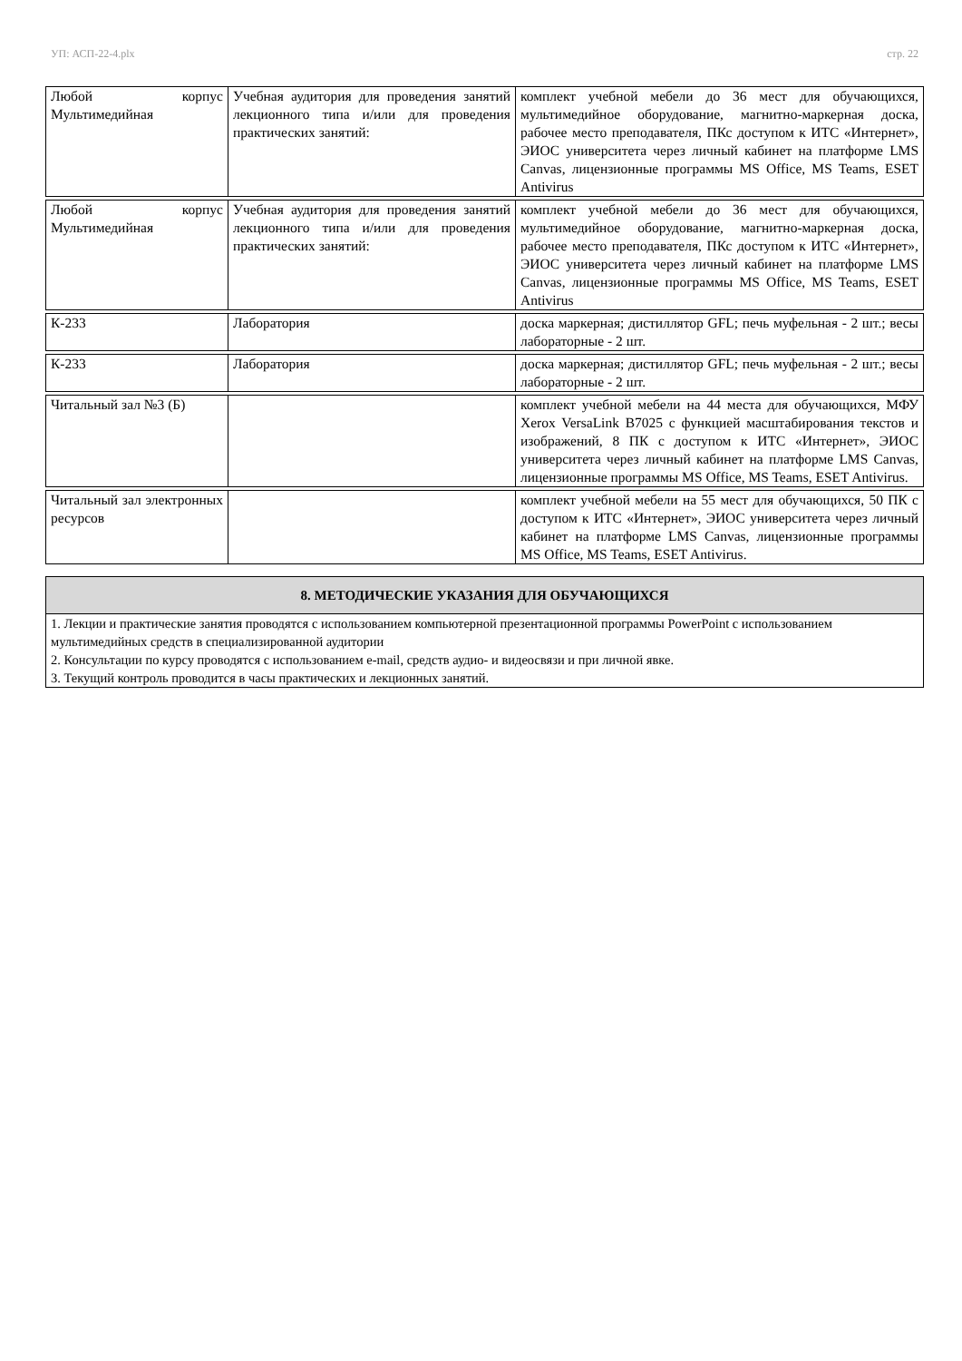УП: АСП-22-4.plx стр. 22
| Любой корпус Мультимедийная | Учебная аудитория для проведения занятий лекционного типа и/или для проведения практических занятий: | комплект учебной мебели до 36 мест для обучающихся, мультимедийное оборудование, магнитно-маркерная доска, рабочее место преподавателя, ПКс доступом к ИТС «Интернет», ЭИОС университета через личный кабинет на платформе LMS Canvas, лицензионные программы MS Office, MS Teams, ESET Antivirus |
| Любой корпус Мультимедийная | Учебная аудитория для проведения занятий лекционного типа и/или для проведения практических занятий: | комплект учебной мебели до 36 мест для обучающихся, мультимедийное оборудование, магнитно-маркерная доска, рабочее место преподавателя, ПКс доступом к ИТС «Интернет», ЭИОС университета через личный кабинет на платформе LMS Canvas, лицензионные программы MS Office, MS Teams, ESET Antivirus |
| К-233 | Лаборатория | доска маркерная; дистиллятор GFL; печь муфельная - 2 шт.; весы лабораторные - 2 шт. |
| К-233 | Лаборатория | доска маркерная; дистиллятор GFL; печь муфельная - 2 шт.; весы лабораторные - 2 шт. |
| Читальный зал №3 (Б) | | комплект учебной мебели на 44 места для обучающихся, МФУ Xerox VersaLink B7025 с функцией масштабирования текстов и изображений, 8 ПК с доступом к ИТС «Интернет», ЭИОС университета через личный кабинет на платформе LMS Canvas, лицензионные программы MS Office, MS Teams, ESET Antivirus. |
| Читальный зал электронных ресурсов | | комплект учебной мебели на 55 мест для обучающихся, 50 ПК с доступом к ИТС «Интернет», ЭИОС университета через личный кабинет на платформе LMS Canvas, лицензионные программы MS Office, MS Teams, ESET Antivirus. |
8. МЕТОДИЧЕСКИЕ УКАЗАНИЯ ДЛЯ ОБУЧАЮЩИХСЯ
1. Лекции и практические занятия проводятся с использованием компьютерной презентационной программы PowerPoint с использованием мультимедийных средств в специализированной аудитории
2. Консультации по курсу проводятся с использованием e-mail, средств аудио- и видеосвязи и при личной явке.
3. Текущий контроль проводится в часы практических и лекционных занятий.